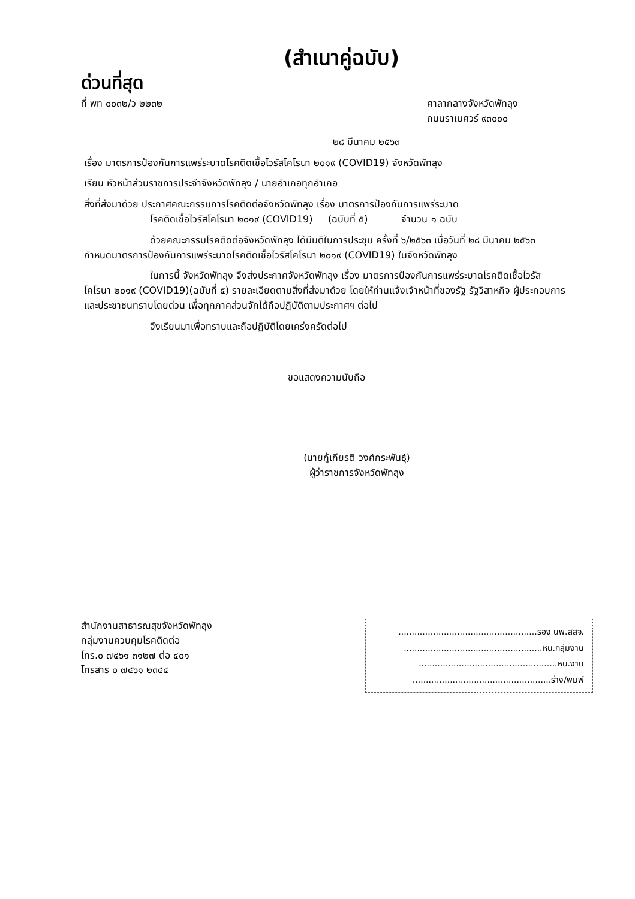(สำเนาคู่ฉบับ)
ด่วนที่สุด
ที่ พท ๐๐๓๒/ว ๒๒๓๒ ศาลากลางจังหวัดพัทลุง
ถนนราเมศวร์ ๙๓๐๐๐
๒๘ มีนาคม ๒๕๖๓
เรื่อง มาตรการป้องกันการแพร่ระบาดโรคติดเชื้อไวรัสโคโรนา ๒๐๑๙ (COVID19) จังหวัดพัทลุง
เรียน หัวหน้าส่วนราชการประจำจังหวัดพัทลุง / นายอำเภอทุกอำเภอ
สิ่งที่ส่งมาด้วย ประกาศคณะกรรมการโรคติดต่อจังหวัดพัทลุง เรื่อง มาตรการป้องกันการแพร่ระบาด
โรคติดเชื้อไวรัสโคโรนา ๒๐๑๙ (COVID19) (ฉบับที่ ๕) จำนวน ๑ ฉบับ
ด้วยคณะกรรมโรคติดต่อจังหวัดพัทลุง ได้มีมติในการประชุม ครั้งที่ ๖/๒๕๖๓ เมื่อวันที่ ๒๘ มีนาคม ๒๕๖๓ กำหนดมาตรการป้องกันการแพร่ระบาดโรคติดเชื้อไวรัสโคโรนา ๒๐๑๙ (COVID19) ในจังหวัดพัทลุง
ในการนี้ จังหวัดพัทลุง จึงส่งประกาศจังหวัดพัทลุง เรื่อง มาตรการป้องกันการแพร่ระบาดโรคติดเชื้อไวรัสโคโรนา ๒๐๑๙ (COVID19)(ฉบับที่ ๕) รายละเอียดตามสิ่งที่ส่งมาด้วย โดยให้ท่านแจ้งเจ้าหน้าที่ของรัฐ รัฐวิสาหกิจ ผู้ประกอบการ และประชาชนทราบโดยด่วน เพื่อทุกภาคส่วนจักได้ถือปฏิบัติตามประกาศฯ ต่อไป
จึงเรียนมาเพื่อทราบและถือปฏิบัติโดยเคร่งครัดต่อไป
ขอแสดงความนับถือ
(นายกู้เกียรติ วงศ์กระพันธุ์)
ผู้ว่าราชการจังหวัดพัทลุง
สำนักงานสาธารณสุขจังหวัดพัทลุง
กลุ่มงานควบคุมโรคติดต่อ
โทร.๐ ๗๔๖๑ ๓๑๒๗ ต่อ ๔๐๑
โทรสาร ๐ ๗๔๖๑ ๒๓๔๔
....................................................รอง นพ.สสจ.
....................................................หน.กลุ่มงาน
....................................................หน.งาน
....................................................ร่าง/พิมพ์